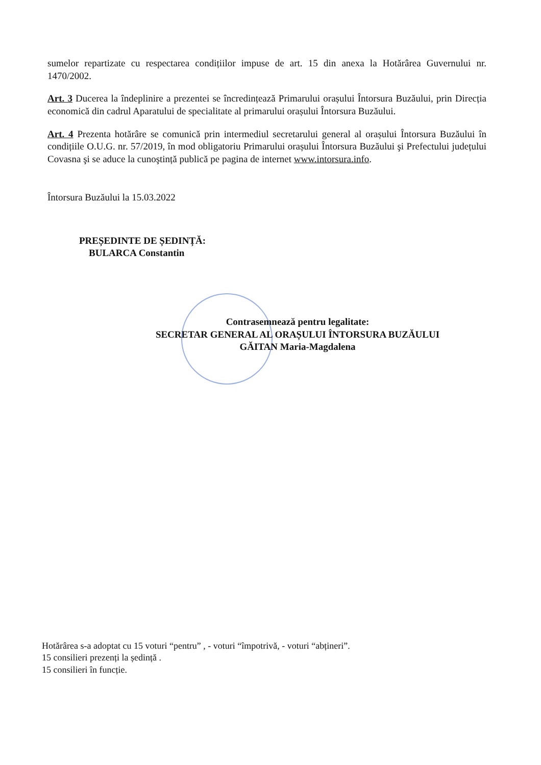sumelor repartizate cu respectarea condițiilor impuse de art. 15 din anexa la Hotărârea Guvernului nr. 1470/2002.
Art. 3 Ducerea la îndeplinire a prezentei se încredințează Primarului orașului Întorsura Buzăului, prin Direcția economică din cadrul Aparatului de specialitate al primarului orașului Întorsura Buzăului.
Art. 4 Prezenta hotărâre se comunică prin intermediul secretarului general al orașului Întorsura Buzăului în condițiile O.U.G. nr. 57/2019, în mod obligatoriu Primarului orașului Întorsura Buzăului şi Prefectului județului Covasna şi se aduce la cunoştință publică pe pagina de internet www.intorsura.info.
Întorsura Buzăului la 15.03.2022
PREȘEDINTE DE ȘEDINȚĂ:
BULARCA Constantin
Contrasemnează pentru legalitate:
SECRETAR GENERAL AL ORAȘULUI ÎNTORSURA BUZĂULUI
GĂITAN Maria-Magdalena
Hotărârea s-a adoptat cu 15 voturi “pentru” , - voturi “împotrivă, - voturi “abțineri”.
15 consilieri prezenți la ședință .
15 consilieri în funcție.